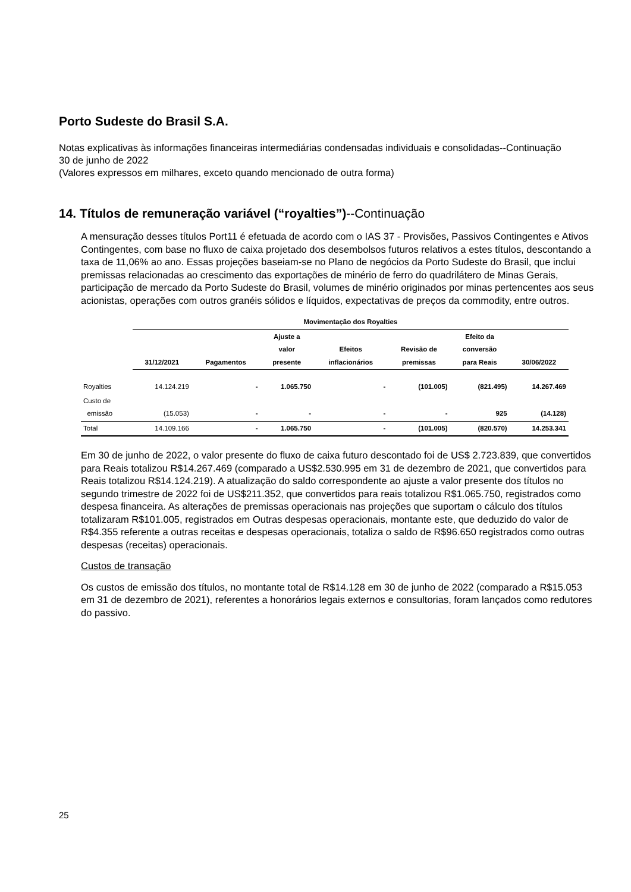Porto Sudeste do Brasil S.A.
Notas explicativas às informações financeiras intermediárias condensadas individuais e consolidadas--Continuação
30 de junho de 2022
(Valores expressos em milhares, exceto quando mencionado de outra forma)
14. Títulos de remuneração variável (“royalties”)--Continuação
A mensuração desses títulos Port11 é efetuada de acordo com o IAS 37 - Provisões, Passivos Contingentes e Ativos Contingentes, com base no fluxo de caixa projetado dos desembolsos futuros relativos a estes títulos, descontando a taxa de 11,06% ao ano. Essas projeções baseiam-se no Plano de negócios da Porto Sudeste do Brasil, que inclui premissas relacionadas ao crescimento das exportações de minério de ferro do quadrilátero de Minas Gerais, participação de mercado da Porto Sudeste do Brasil, volumes de minério originados por minas pertencentes aos seus acionistas, operações com outros granéis sólidos e líquidos, expectativas de preços da commodity, entre outros.
| | Movimentação dos Royalties | | | | | | |
| --- | --- | --- | --- | --- | --- | --- | --- |
| | 31/12/2021 | Pagamentos | Ajuste a valor presente | Efeitos inflacionários | Revisão de premissas | Efeito da conversão para Reais | 30/06/2022 |
| Royalties | 14.124.219 | - | 1.065.750 | - | (101.005) | (821.495) | 14.267.469 |
| Custo de emissão | (15.053) | - | - | - | - | 925 | (14.128) |
| Total | 14.109.166 | - | 1.065.750 | - | (101.005) | (820.570) | 14.253.341 |
Em 30 de junho de 2022, o valor presente do fluxo de caixa futuro descontado foi de US$ 2.723.839, que convertidos para Reais totalizou R$14.267.469 (comparado a US$2.530.995 em 31 de dezembro de 2021, que convertidos para Reais totalizou R$14.124.219). A atualização do saldo correspondente ao ajuste a valor presente dos títulos no segundo trimestre de 2022 foi de US$211.352, que convertidos para reais totalizou R$1.065.750, registrados como despesa financeira. As alterações de premissas operacionais nas projeções que suportam o cálculo dos títulos totalizaram R$101.005, registrados em Outras despesas operacionais, montante este, que deduzido do valor de R$4.355 referente a outras receitas e despesas operacionais, totaliza o saldo de R$96.650 registrados como outras despesas (receitas) operacionais.
Custos de transação
Os custos de emissão dos títulos, no montante total de R$14.128 em 30 de junho de 2022 (comparado a R$15.053 em 31 de dezembro de 2021), referentes a honorários legais externos e consultorias, foram lançados como redutores do passivo.
25